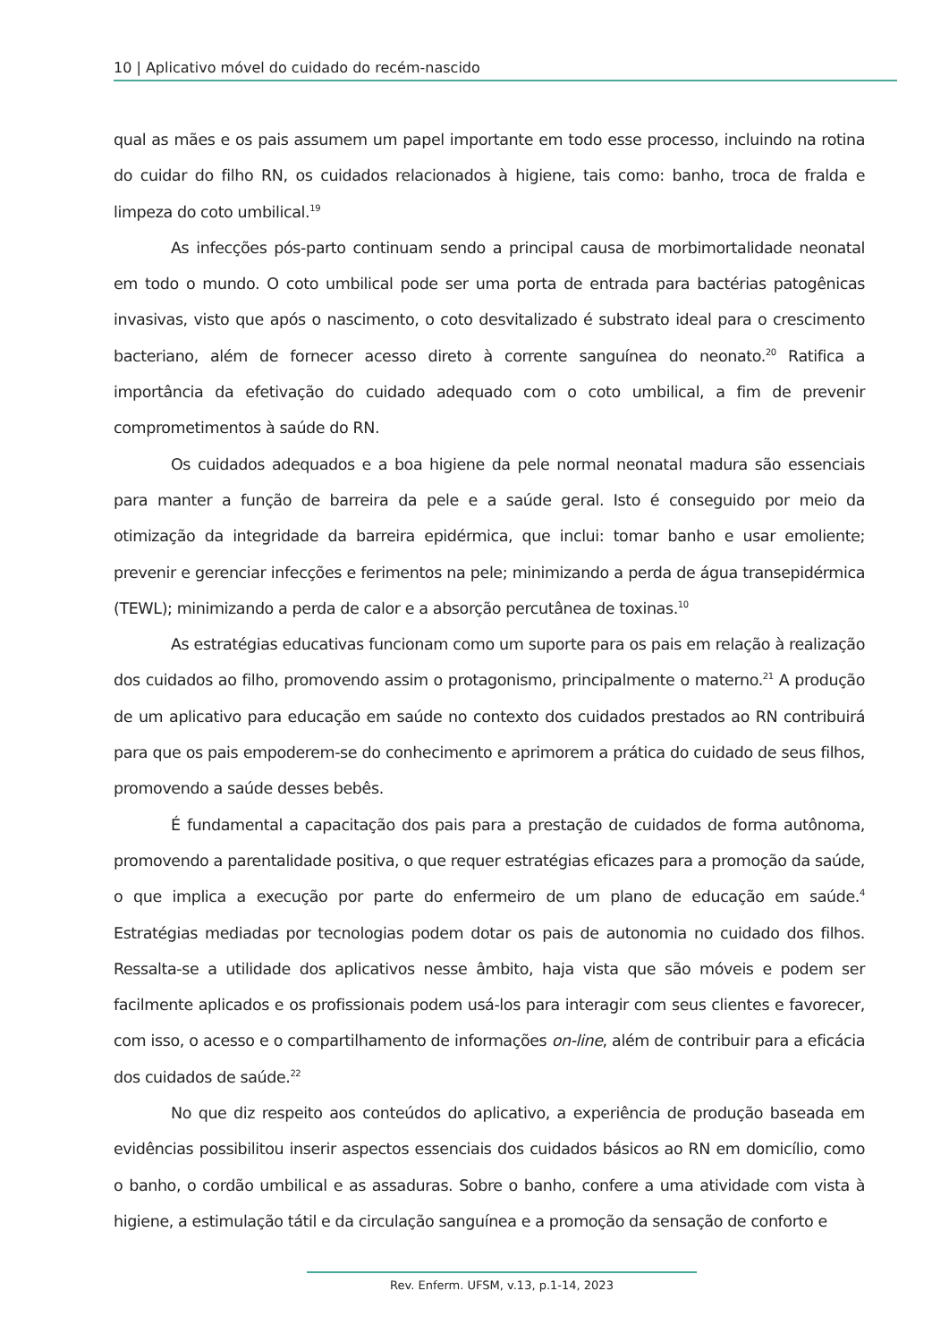10 | Aplicativo móvel do cuidado do recém-nascido
qual as mães e os pais assumem um papel importante em todo esse processo, incluindo na rotina do cuidar do filho RN, os cuidados relacionados à higiene, tais como: banho, troca de fralda e limpeza do coto umbilical.<sup>19</sup>
As infecções pós-parto continuam sendo a principal causa de morbimortalidade neonatal em todo o mundo. O coto umbilical pode ser uma porta de entrada para bactérias patogênicas invasivas, visto que após o nascimento, o coto desvitalizado é substrato ideal para o crescimento bacteriano, além de fornecer acesso direto à corrente sanguínea do neonato.<sup>20</sup> Ratifica a importância da efetivação do cuidado adequado com o coto umbilical, a fim de prevenir comprometimentos à saúde do RN.
Os cuidados adequados e a boa higiene da pele normal neonatal madura são essenciais para manter a função de barreira da pele e a saúde geral. Isto é conseguido por meio da otimização da integridade da barreira epidérmica, que inclui: tomar banho e usar emoliente; prevenir e gerenciar infecções e ferimentos na pele; minimizando a perda de água transepidérmica (TEWL); minimizando a perda de calor e a absorção percutânea de toxinas.<sup>10</sup>
As estratégias educativas funcionam como um suporte para os pais em relação à realização dos cuidados ao filho, promovendo assim o protagonismo, principalmente o materno.<sup>21</sup> A produção de um aplicativo para educação em saúde no contexto dos cuidados prestados ao RN contribuirá para que os pais empoderem-se do conhecimento e aprimorem a prática do cuidado de seus filhos, promovendo a saúde desses bebês.
É fundamental a capacitação dos pais para a prestação de cuidados de forma autônoma, promovendo a parentalidade positiva, o que requer estratégias eficazes para a promoção da saúde, o que implica a execução por parte do enfermeiro de um plano de educação em saúde.<sup>4</sup> Estratégias mediadas por tecnologias podem dotar os pais de autonomia no cuidado dos filhos. Ressalta-se a utilidade dos aplicativos nesse âmbito, haja vista que são móveis e podem ser facilmente aplicados e os profissionais podem usá-los para interagir com seus clientes e favorecer, com isso, o acesso e o compartilhamento de informações on-line, além de contribuir para a eficácia dos cuidados de saúde.<sup>22</sup>
No que diz respeito aos conteúdos do aplicativo, a experiência de produção baseada em evidências possibilitou inserir aspectos essenciais dos cuidados básicos ao RN em domicílio, como o banho, o cordão umbilical e as assaduras. Sobre o banho, confere a uma atividade com vista à higiene, a estimulação tátil e da circulação sanguínea e a promoção da sensação de conforto e
Rev. Enferm. UFSM, v.13, p.1-14, 2023